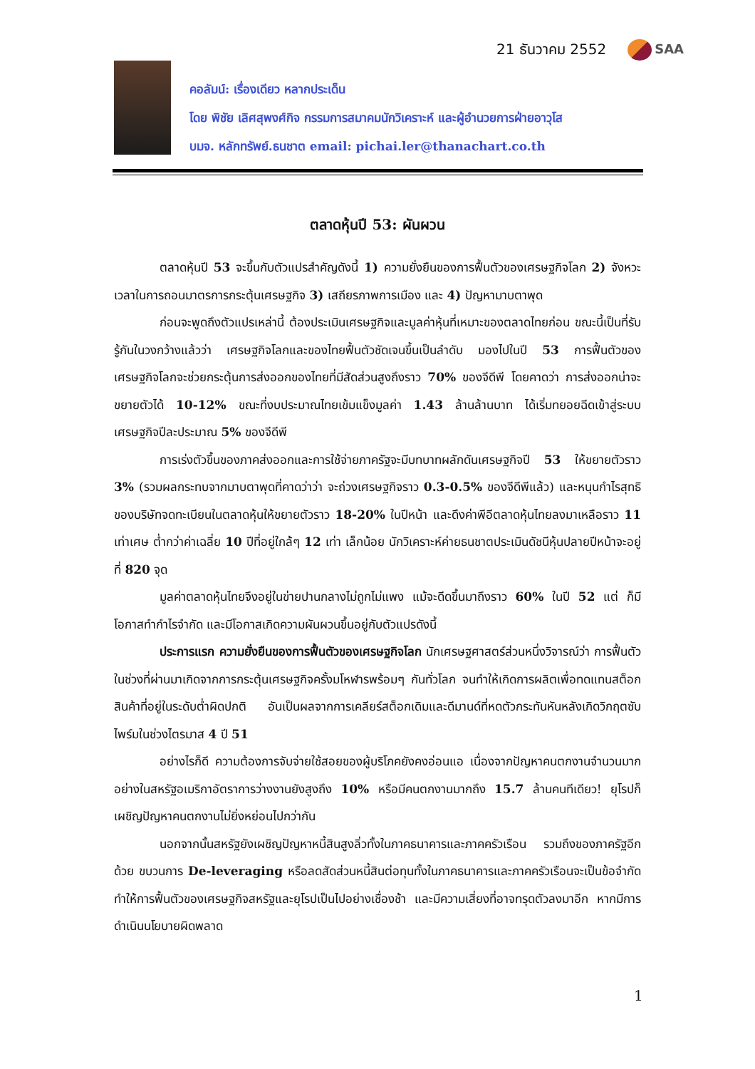21 ธันวาคม 2552 SAA
คอลัมน์: เรื่องเดียว หลากประเด็น
โดย พิชัย เลิศสุพงศ์กิจ กรรมการสมาคมนักวิเคราะห์ และผู้อำนวยการฝ่ายอาวุโส
บมจ. หลักทรัพย์.ธนชาต email: pichai.ler@thanachart.co.th
ตลาดหุ้นปี 53: ผันผวน
ตลาดหุ้นปี 53 จะขึ้นกับตัวแปรสำคัญดังนี้ 1) ความยั่งยืนของการฟื้นตัวของเศรษฐกิจโลก 2) จังหวะเวลาในการถอนมาตรการกระตุ้นเศรษฐกิจ 3) เสถียรภาพการเมือง และ 4) ปัญหามาบตาพุด
ก่อนจะพูดถึงตัวแปรเหล่านี้ ต้องประเมินเศรษฐกิจและมูลค่าหุ้นที่เหมาะของตลาดไทยก่อน ขณะนี้เป็นที่รับรู้กันในวงกว้างแล้วว่า เศรษฐกิจโลกและของไทยฟื้นตัวชัดเจนขึ้นเป็นลำดับ มองไปในปี 53 การฟื้นตัวของเศรษฐกิจโลกจะช่วยกระตุ้นการส่งออกของไทยที่มีสัดส่วนสูงถึงราว 70% ของจีดีพี โดยคาดว่า การส่งออกน่าจะขยายตัวได้ 10-12% ขณะที่งบประมาณไทยเข้มแข็งมูลค่า 1.43 ล้านล้านบาท ได้เริ่มทยอยฉีดเข้าสู่ระบบเศรษฐกิจปีละประมาณ 5% ของจีดีพี
การเร่งตัวขึ้นของภาคส่งออกและการใช้จ่ายภาครัฐจะมีบทบาทผลักดันเศรษฐกิจปี 53 ให้ขยายตัวราว 3% (รวมผลกระทบจากมาบตาพุดที่คาดว่าว่า จะถ่วงเศรษฐกิจราว 0.3-0.5% ของจีดีพีแล้ว) และหนุนกำไรสุทธิของบริษัทจดทะเบียนในตลาดหุ้นให้ขยายตัวราว 18-20% ในปีหน้า และดึงค่าพีอีตลาดหุ้นไทยลงมาเหลือราว 11 เท่าเศษ ต่ำกว่าค่าเฉลี่ย 10 ปีที่อยู่ใกล้ๆ 12 เท่า เล็กน้อย นักวิเคราะห์ค่ายธนชาตประเมินดัชนีหุ้นปลายปีหน้าจะอยู่ที่ 820 จุด
มูลค่าตลาดหุ้นไทยจึงอยู่ในข่ายปานกลางไม่ถูกไม่แพง แม้จะดีดขึ้นมาถึงราว 60% ในปี 52 แต่ ก็มีโอกาสทำกำไรจำกัด และมีโอกาสเกิดความผันผวนขึ้นอยู่กับตัวแปรดังนี้
ประการแรก ความยั่งยืนของการฟื้นตัวของเศรษฐกิจโลก นักเศรษฐศาสตร์ส่วนหนึ่งวิจารณ์ว่า การฟื้นตัวในช่วงที่ผ่านมาเกิดจากการกระตุ้นเศรษฐกิจครั้งมโหฬารพร้อมๆ กันทั่วโลก จนทำให้เกิดการผลิตเพื่อทดแทนสต็อกสินค้าที่อยู่ในระดับต่ำผิดปกติ อันเป็นผลจากการเคลียร์สต็อกเดิมและดีมานด์ที่หดตัวกระทันหันหลังเกิดวิกฤตซับไพร์มในช่วงไตรมาส 4 ปี 51
อย่างไรก็ดี ความต้องการจับจ่ายใช้สอยของผู้บริโภคยังคงอ่อนแอ เนื่องจากปัญหาคนตกงานจำนวนมาก อย่างในสหรัฐอเมริกาอัตราการว่างงานยังสูงถึง 10% หรือมีคนตกงานมากถึง 15.7 ล้านคนทีเดียว! ยุโรปก็เผชิญปัญหาคนตกงานไม่ยิ่งหย่อนไปกว่ากัน
นอกจากนั้นสหรัฐยังเผชิญปัญหาหนี้สินสูงลิ่วทั้งในภาคธนาคารและภาคครัวเรือน รวมถึงของภาครัฐอีกด้วย ขบวนการ De-leveraging หรือลดสัดส่วนหนี้สินต่อทุนทั้งในภาคธนาคารและภาคครัวเรือนจะเป็นข้อจำกัด ทำให้การฟื้นตัวของเศรษฐกิจสหรัฐและยุโรปเป็นไปอย่างเชื่องช้า และมีความเสี่ยงที่อาจทรุดตัวลงมาอีก หากมีการดำเนินนโยบายผิดพลาด
1